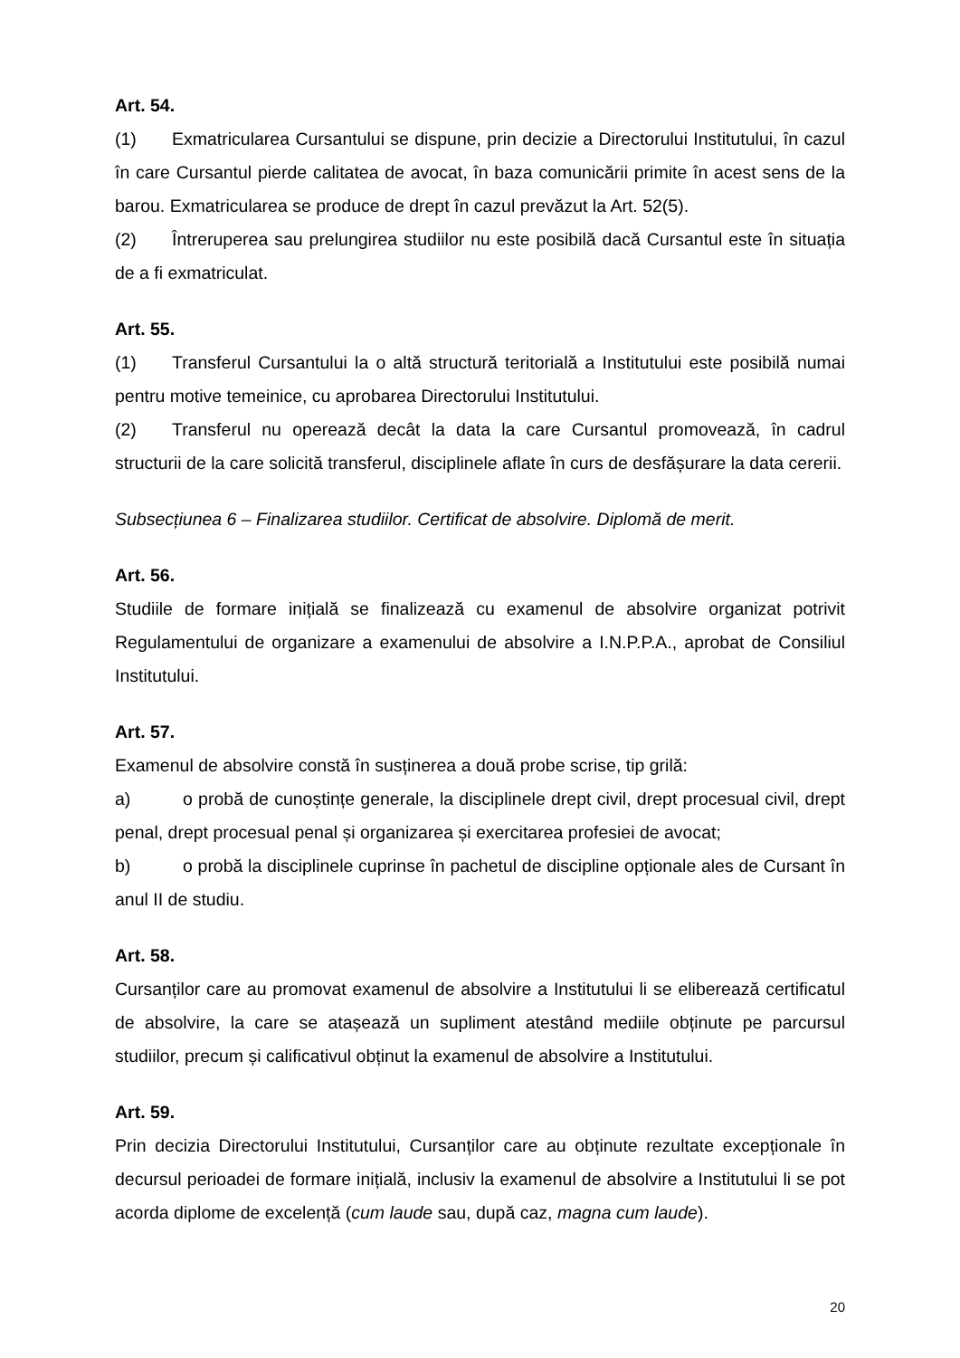Art. 54.
(1) Exmatricularea Cursantului se dispune, prin decizie a Directorului Institutului, în cazul în care Cursantul pierde calitatea de avocat, în baza comunicării primite în acest sens de la barou. Exmatricularea se produce de drept în cazul prevăzut la Art. 52(5).
(2) Întreruperea sau prelungirea studiilor nu este posibilă dacă Cursantul este în situația de a fi exmatriculat.
Art. 55.
(1) Transferul Cursantului la o altă structură teritorială a Institutului este posibilă numai pentru motive temeinice, cu aprobarea Directorului Institutului.
(2) Transferul nu operează decât la data la care Cursantul promovează, în cadrul structurii de la care solicită transferul, disciplinele aflate în curs de desfășurare la data cererii.
Subsecțiunea 6 – Finalizarea studiilor. Certificat de absolvire. Diplomă de merit.
Art. 56.
Studiile de formare inițială se finalizează cu examenul de absolvire organizat potrivit Regulamentului de organizare a examenului de absolvire a I.N.P.P.A., aprobat de Consiliul Institutului.
Art. 57.
Examenul de absolvire constă în susținerea a două probe scrise, tip grilă:
a) o probă de cunoștințe generale, la disciplinele drept civil, drept procesual civil, drept penal, drept procesual penal și organizarea și exercitarea profesiei de avocat;
b) o probă la disciplinele cuprinse în pachetul de discipline opționale ales de Cursant în anul II de studiu.
Art. 58.
Cursanților care au promovat examenul de absolvire a Institutului li se eliberează certificatul de absolvire, la care se atașează un supliment atestând mediile obținute pe parcursul studiilor, precum și calificativul obținut la examenul de absolvire a Institutului.
Art. 59.
Prin decizia Directorului Institutului, Cursanților care au obținute rezultate excepționale în decursul perioadei de formare inițială, inclusiv la examenul de absolvire a Institutului li se pot acorda diplome de excelență (cum laude sau, după caz, magna cum laude).
20